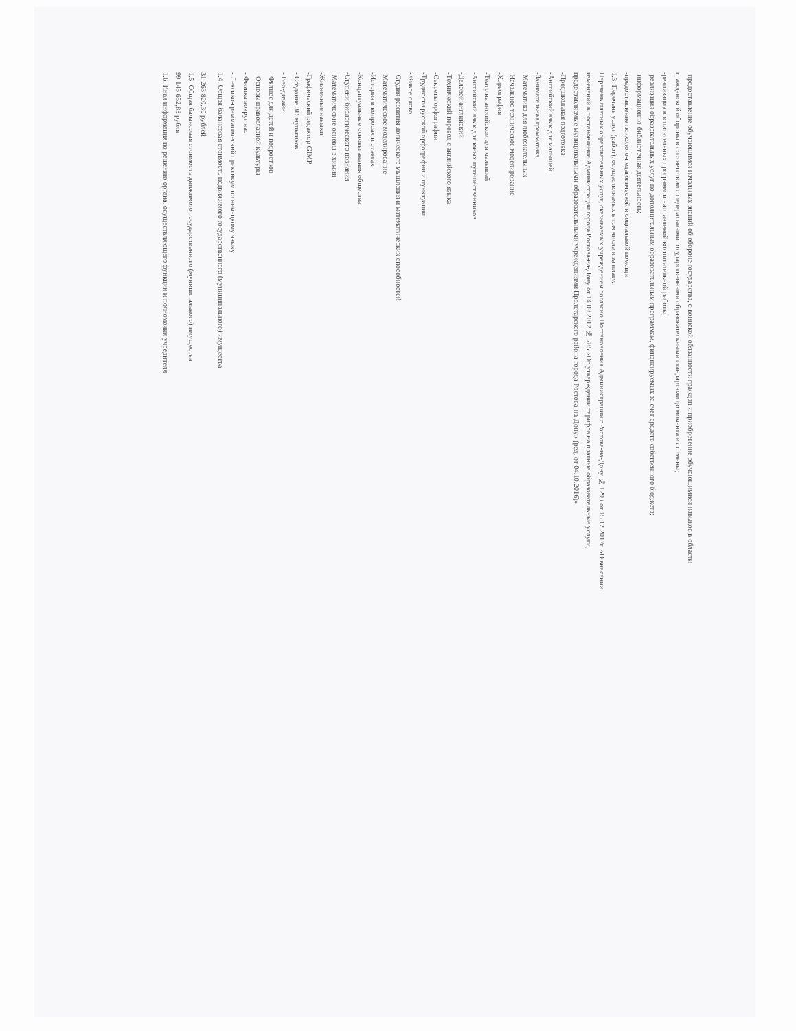-предоставление обучающимся начальных знаний об обороне государства, о воинской обязанности граждан и приобретение обучающимися навыков в области
гражданской обороны в соответствии с федеральными государственными образовательными стандартами до момента их отмены;
-реализация воспитательных программ и направлений воспитательной работы;
-реализация образовательных услуг по дополнительным образовательным программам, финансируемых за счет средств собственного бюджета;
-информационно-библиотечная деятельность;
-предоставление психолого-педагогической и социальной помощи
1.3. Перечень услуг (работ), осуществляемых в том числе и за плату:
Перечень платных образовательных услуг, оказываемых учреждением согласно Постановления Администрации г.Ростова-на-Дону № 1293 от 15.12.2017г. «О внесении
изменений в постановление Администрации города Ростова-на-Дону от 14.09.2012 № 785 «Об утверждении тарифов на платные образовательные услуги,
предоставляемые муниципальными образовательными учреждениями Пролетарского района города Ростова-на-Дону» (ред. от 04.10.2016)»
-Предшкольная подготовка
-Английский язык для малышей
-Занимательная грамматика
-Математика для любознательных
-Начальное техническое моделирование
-Хореография
-Театр на английском для малышей
-Английский язык для юных путешественников
-Деловой английский
-Технический перевод с английского языка
-Секреты орфографии
-Трудности русской орфографии и пунктуации
-Живое слово
-Студия развития логического мышления и математических способностей
-Математическое моделирование
-История в вопросах и ответах
-Концептуальные основы знания общества
-Ступени биологического познания
-Математические основы в химии
-Жизненные навыки
-Графический редактор GIMP
- Создание 3D мультиков
- Веб-дизайн
- Фитнес для детей и подростков
- Основы православной культуры
- Физика вокруг нас
- Лексико-грамматический практикум по немецкому языку
1.4. Общая балансовая стоимость недвижимого государственного (муниципального) имущества
31 263 820,30 рублей
1.5. Общая балансовая стоимость движимого государственного (муниципального) имущества
99 145 652,83 рубля
1.6. Иная информация по решению органа, осуществляющего функции и полномочия учредителя